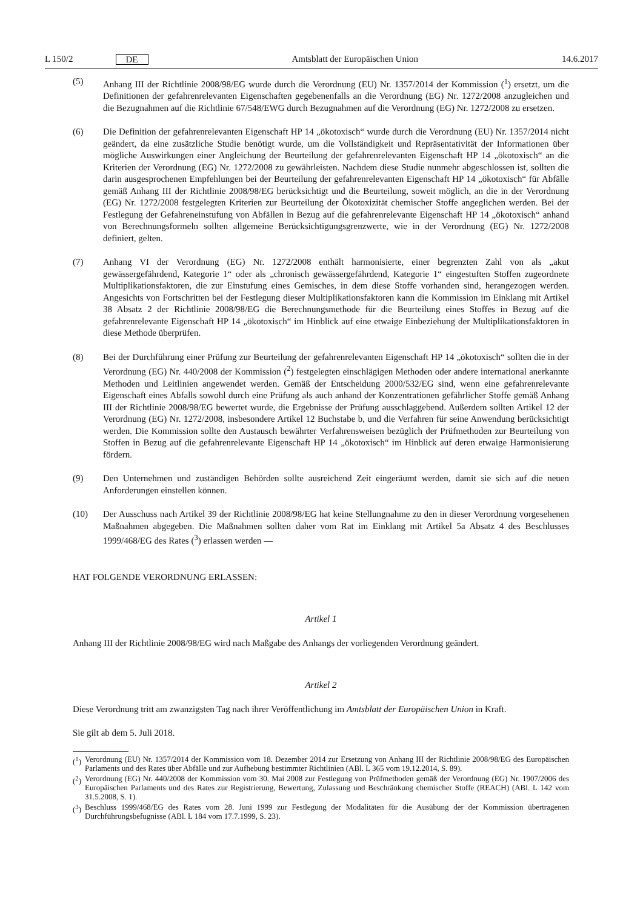L 150/2 DE
Amtsblatt der Europäischen Union 14.6.2017
(5) Anhang III der Richtlinie 2008/98/EG wurde durch die Verordnung (EU) Nr. 1357/2014 der Kommission (<sup>1</sup>) ersetzt, um die Definitionen der gefahrenrelevanten Eigenschaften gegebenenfalls an die Verordnung (EG) Nr. 1272/2008 anzugleichen und die Bezugnahmen auf die Richtlinie 67/548/EWG durch Bezugnahmen auf die Verordnung (EG) Nr. 1272/2008 zu ersetzen.
(6) Die Definition der gefahrenrelevanten Eigenschaft HP 14 „ökotoxisch“ wurde durch die Verordnung (EU) Nr. 1357/2014 nicht geändert, da eine zusätzliche Studie benötigt wurde, um die Vollständigkeit und Repräsentativität der Informationen über mögliche Auswirkungen einer Angleichung der Beurteilung der gefahrenrelevanten Eigenschaft HP 14 „ökotoxisch“ an die Kriterien der Verordnung (EG) Nr. 1272/2008 zu gewährleisten. Nachdem diese Studie nunmehr abgeschlossen ist, sollten die darin ausgesprochenen Empfehlungen bei der Beurteilung der gefahrenrelevanten Eigenschaft HP 14 „ökotoxisch“ für Abfälle gemäß Anhang III der Richtlinie 2008/98/EG berücksichtigt und die Beurteilung, soweit möglich, an die in der Verordnung (EG) Nr. 1272/2008 festgelegten Kriterien zur Beurteilung der Ökotoxizität chemischer Stoffe angeglichen werden. Bei der Festlegung der Gefahreneinstufung von Abfällen in Bezug auf die gefahrenrelevante Eigenschaft HP 14 „ökotoxisch“ anhand von Berechnungsformeln sollten allgemeine Berücksichtigungsgrenzwerte, wie in der Verordnung (EG) Nr. 1272/2008 definiert, gelten.
(7) Anhang VI der Verordnung (EG) Nr. 1272/2008 enthält harmonisierte, einer begrenzten Zahl von als „akut gewässergefährdend, Kategorie 1“ oder als „chronisch gewässergefährdend, Kategorie 1“ eingestuften Stoffen zugeordnete Multiplikationsfaktoren, die zur Einstufung eines Gemisches, in dem diese Stoffe vorhanden sind, herangezogen werden. Angesichts von Fortschritten bei der Festlegung dieser Multiplikationsfaktoren kann die Kommission im Einklang mit Artikel 38 Absatz 2 der Richtlinie 2008/98/EG die Berechnungsmethode für die Beurteilung eines Stoffes in Bezug auf die gefahrenrelevante Eigenschaft HP 14 „ökotoxisch“ im Hinblick auf eine etwaige Einbeziehung der Multiplikationsfaktoren in diese Methode überprüfen.
(8) Bei der Durchführung einer Prüfung zur Beurteilung der gefahrenrelevanten Eigenschaft HP 14 „ökotoxisch“ sollten die in der Verordnung (EG) Nr. 440/2008 der Kommission (<sup>2</sup>) festgelegten einschlägigen Methoden oder andere international anerkannte Methoden und Leitlinien angewendet werden. Gemäß der Entscheidung 2000/532/EG sind, wenn eine gefahrenrelevante Eigenschaft eines Abfalls sowohl durch eine Prüfung als auch anhand der Konzentrationen gefährlicher Stoffe gemäß Anhang III der Richtlinie 2008/98/EG bewertet wurde, die Ergebnisse der Prüfung ausschlaggebend. Außerdem sollten Artikel 12 der Verordnung (EG) Nr. 1272/2008, insbesondere Artikel 12 Buchstabe b, und die Verfahren für seine Anwendung berücksichtigt werden. Die Kommission sollte den Austausch bewährter Verfahrensweisen bezüglich der Prüfmethoden zur Beurteilung von Stoffen in Bezug auf die gefahrenrelevante Eigenschaft HP 14 „ökotoxisch“ im Hinblick auf deren etwaige Harmonisierung fördern.
(9) Den Unternehmen und zuständigen Behörden sollte ausreichend Zeit eingeräumt werden, damit sie sich auf die neuen Anforderungen einstellen können.
(10) Der Ausschuss nach Artikel 39 der Richtlinie 2008/98/EG hat keine Stellungnahme zu den in dieser Verordnung vorgesehenen Maßnahmen abgegeben. Die Maßnahmen sollten daher vom Rat im Einklang mit Artikel 5a Absatz 4 des Beschlusses 1999/468/EG des Rates (<sup>3</sup>) erlassen werden —
HAT FOLGENDE VERORDNUNG ERLASSEN:
Artikel 1
Anhang III der Richtlinie 2008/98/EG wird nach Maßgabe des Anhangs der vorliegenden Verordnung geändert.
Artikel 2
Diese Verordnung tritt am zwanzigsten Tag nach ihrer Veröffentlichung im Amtsblatt der Europäischen Union in Kraft.
Sie gilt ab dem 5. Juli 2018.
(<sup>1</sup>) Verordnung (EU) Nr. 1357/2014 der Kommission vom 18. Dezember 2014 zur Ersetzung von Anhang III der Richtlinie 2008/98/EG des Europäischen Parlaments und des Rates über Abfälle und zur Aufhebung bestimmter Richtlinien (ABl. L 365 vom 19.12.2014, S. 89).
(<sup>2</sup>) Verordnung (EG) Nr. 440/2008 der Kommission vom 30. Mai 2008 zur Festlegung von Prüfmethoden gemäß der Verordnung (EG) Nr. 1907/2006 des Europäischen Parlaments und des Rates zur Registrierung, Bewertung, Zulassung und Beschränkung chemischer Stoffe (REACH) (ABl. L 142 vom 31.5.2008, S. 1).
(<sup>3</sup>) Beschluss 1999/468/EG des Rates vom 28. Juni 1999 zur Festlegung der Modalitäten für die Ausübung der der Kommission übertragenen Durchführungsbefugnisse (ABl. L 184 vom 17.7.1999, S. 23).